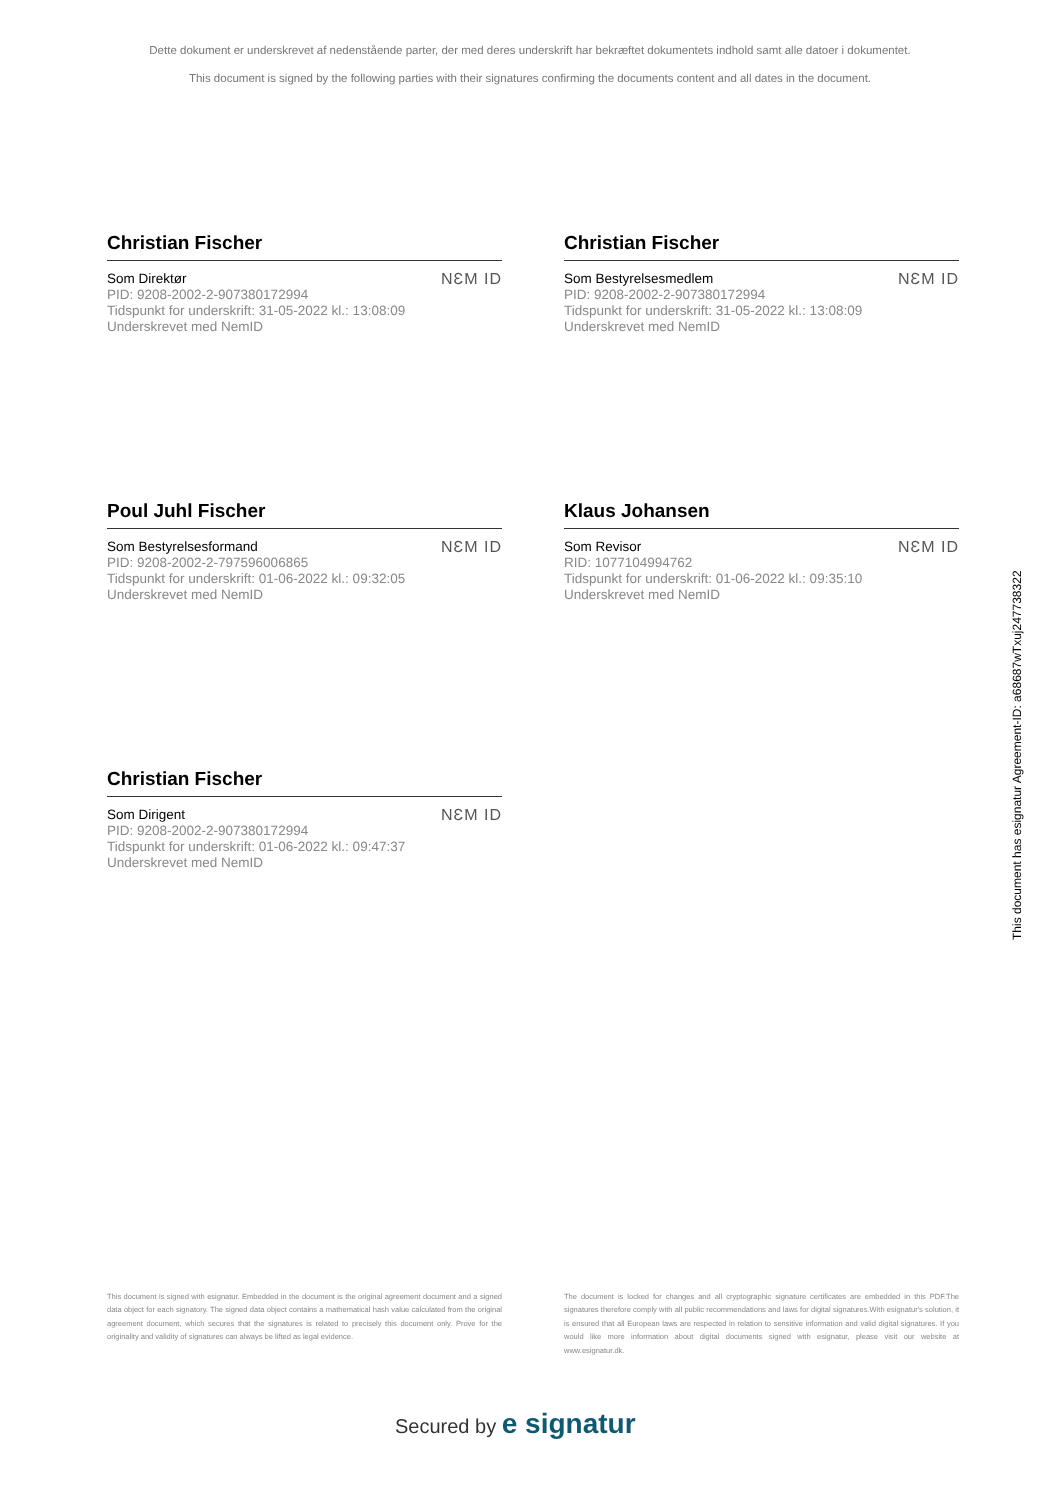Dette dokument er underskrevet af nedenstående parter, der med deres underskrift har bekræftet dokumentets indhold samt alle datoer i dokumentet.
This document is signed by the following parties with their signatures confirming the documents content and all dates in the document.
Christian Fischer
Som Direktør
PID: 9208-2002-2-907380172994
Tidspunkt for underskrift: 31-05-2022 kl.: 13:08:09
Underskrevet med NemID
NƐM ID
Christian Fischer
Som Bestyrelsesmedlem
PID: 9208-2002-2-907380172994
Tidspunkt for underskrift: 31-05-2022 kl.: 13:08:09
Underskrevet med NemID
NƐM ID
Poul Juhl Fischer
Som Bestyrelsesformand
PID: 9208-2002-2-797596006865
Tidspunkt for underskrift: 01-06-2022 kl.: 09:32:05
Underskrevet med NemID
NƐM ID
Klaus Johansen
Som Revisor
RID: 1077104994762
Tidspunkt for underskrift: 01-06-2022 kl.: 09:35:10
Underskrevet med NemID
NƐM ID
Christian Fischer
Som Dirigent
PID: 9208-2002-2-907380172994
Tidspunkt for underskrift: 01-06-2022 kl.: 09:47:37
Underskrevet med NemID
NƐM ID
This document is signed with esignatur. Embedded in the document is the original agreement document and a signed data object for each signatory. The signed data object contains a mathematical hash value calculated from the original agreement document, which secures that the signatures is related to precisely this document only. Prove for the originality and validity of signatures can always be lifted as legal evidence.
The document is locked for changes and all cryptographic signature certificates are embedded in this PDF.The signatures therefore comply with all public recommendations and laws for digital signatures.With esignatur's solution, it is ensured that all European laws are respected in relation to sensitive information and valid digital signatures. If you would like more information about digital documents signed with esignatur, please visit our website at www.esignatur.dk.
Secured by e signatur
This document has esignatur Agreement-ID: a68687wTxuj247738322